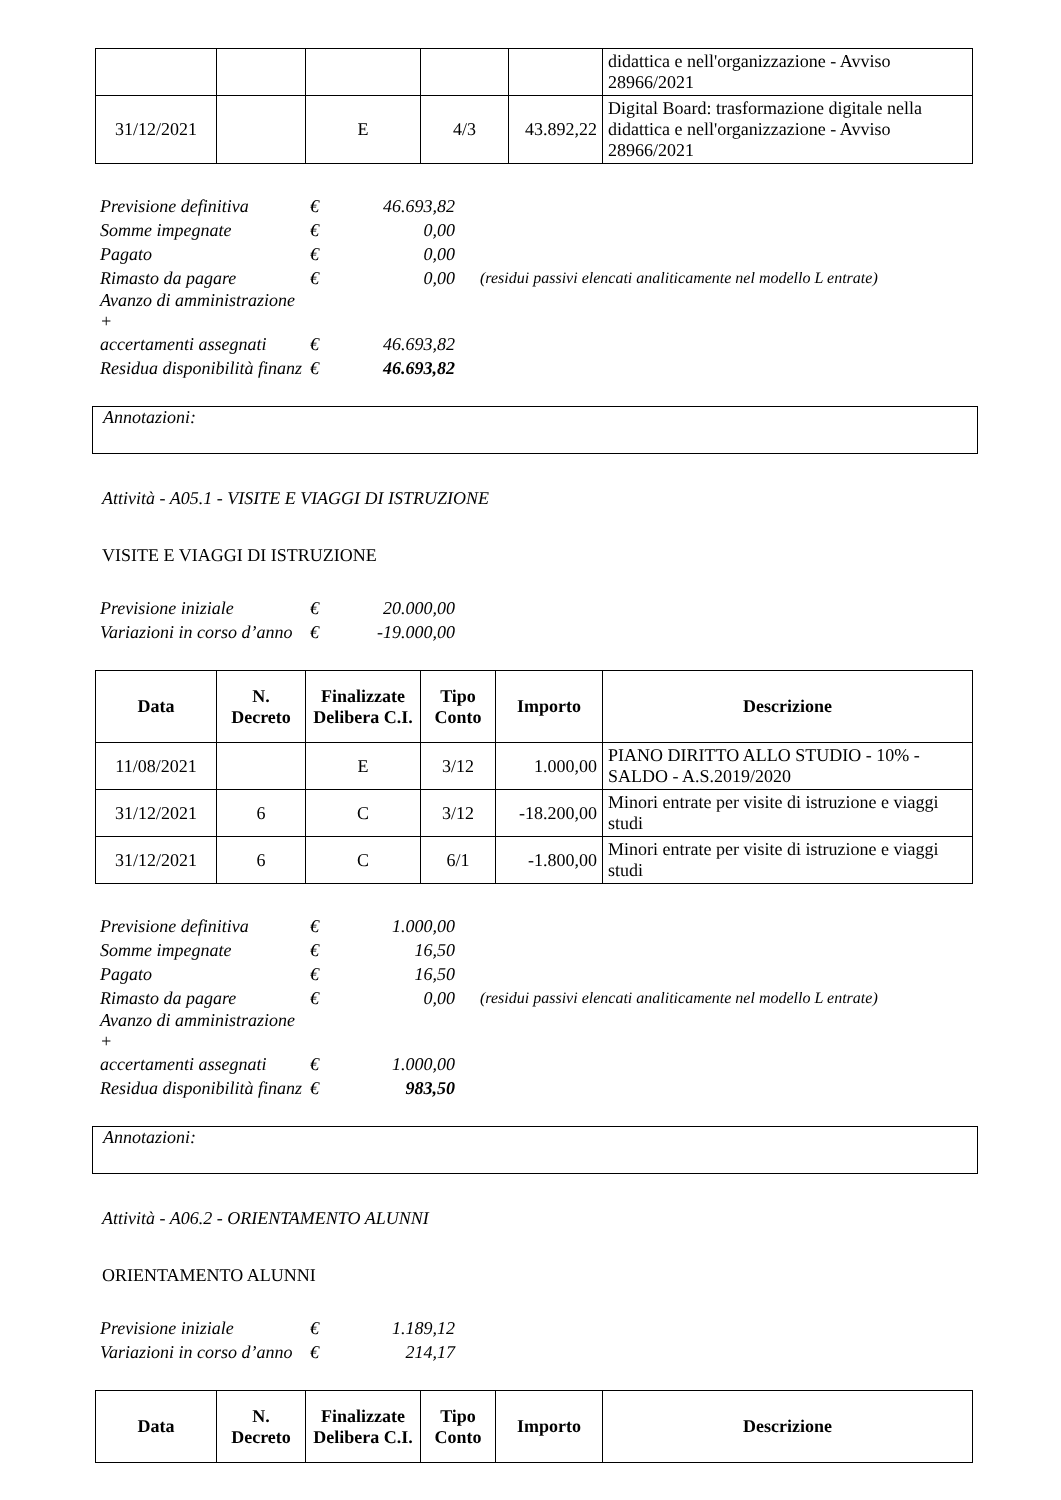| | | | | | didattica e nell'organizzazione - Avviso 28966/2021 |
| 31/12/2021 | | E | 4/3 | 43.892,22 | Digital Board: trasformazione digitale nella didattica e nell'organizzazione - Avviso 28966/2021 |
| Previsione definitiva | € | 46.693,82 | |
| Somme impegnate | € | 0,00 | |
| Pagato | € | 0,00 | |
| Rimasto da pagare | € | 0,00 | (residui passivi elencati analiticamente nel modello L entrate) |
| Avanzo di amministrazione + | | | |
| accertamenti assegnati | € | 46.693,82 | |
| Residua disponibilità finanz | € | 46.693,82 | |
Annotazioni:
Attività - A05.1 - VISITE E VIAGGI DI ISTRUZIONE
VISITE E VIAGGI DI ISTRUZIONE
| Previsione iniziale | € | 20.000,00 |
| Variazioni in corso d’anno | € | -19.000,00 |
| Data | N. Decreto | Finalizzate Delibera C.I. | Tipo Conto | Importo | Descrizione |
| --- | --- | --- | --- | --- | --- |
| 11/08/2021 | | E | 3/12 | 1.000,00 | PIANO DIRITTO ALLO STUDIO - 10% - SALDO - A.S.2019/2020 |
| 31/12/2021 | 6 | C | 3/12 | -18.200,00 | Minori entrate per visite di istruzione e viaggi studi |
| 31/12/2021 | 6 | C | 6/1 | -1.800,00 | Minori entrate per visite di istruzione e viaggi studi |
| Previsione definitiva | € | 1.000,00 | |
| Somme impegnate | € | 16,50 | |
| Pagato | € | 16,50 | |
| Rimasto da pagare | € | 0,00 | (residui passivi elencati analiticamente nel modello L entrate) |
| Avanzo di amministrazione + | | | |
| accertamenti assegnati | € | 1.000,00 | |
| Residua disponibilità finanz | € | 983,50 | |
Annotazioni:
Attività - A06.2 - ORIENTAMENTO ALUNNI
ORIENTAMENTO ALUNNI
| Previsione iniziale | € | 1.189,12 |
| Variazioni in corso d’anno | € | 214,17 |
| Data | N. Decreto | Finalizzate Delibera C.I. | Tipo Conto | Importo | Descrizione |
| --- | --- | --- | --- | --- | --- |